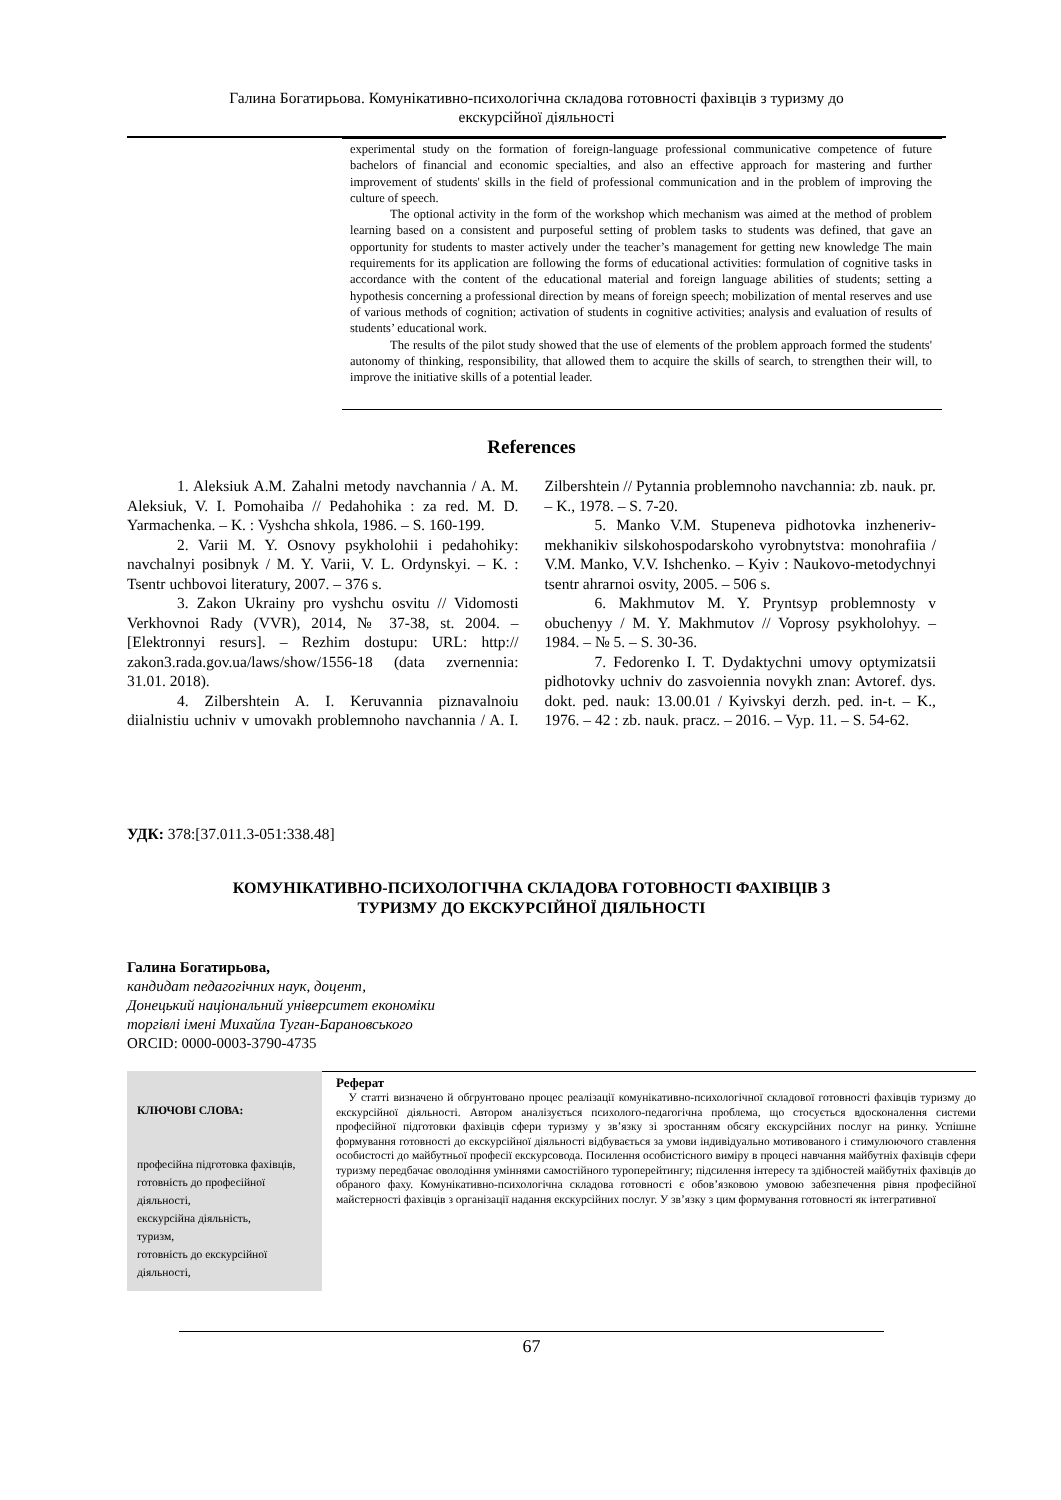Галина Богатирьова. Комунікативно-психологічна складова готовності фахівців з туризму до
екскурсійної діяльності
experimental study on the formation of foreign-language professional communicative competence of future bachelors of financial and economic specialties, and also an effective approach for mastering and further improvement of students' skills in the field of professional communication and in the problem of improving the culture of speech.
The optional activity in the form of the workshop which mechanism was aimed at the method of problem learning based on a consistent and purposeful setting of problem tasks to students was defined, that gave an opportunity for students to master actively under the teacher’s management for getting new knowledge The main requirements for its application are following the forms of educational activities: formulation of cognitive tasks in accordance with the content of the educational material and foreign language abilities of students; setting a hypothesis concerning a professional direction by means of foreign speech; mobilization of mental reserves and use of various methods of cognition; activation of students in cognitive activities; analysis and evaluation of results of students’ educational work.
The results of the pilot study showed that the use of elements of the problem approach formed the students' autonomy of thinking, responsibility, that allowed them to acquire the skills of search, to strengthen their will, to improve the initiative skills of a potential leader.
References
1. Aleksiuk A.M. Zahalni metody navchannia / A. M. Aleksiuk, V. I. Pomohaiba // Pedahohika : za red. M. D. Yarmachenka. – K. : Vyshcha shkola, 1986. – S. 160-199.
2. Varii M. Y. Osnovy psykholohii i pedahohiky: navchalnyi posibnyk / M. Y. Varii, V. L. Ordynskyi. – K. : Tsentr uchbovoi literatury, 2007. – 376 s.
3. Zakon Ukrainy pro vyshchu osvitu // Vidomosti Verkhovnoi Rady (VVR), 2014, № 37-38, st. 2004. – [Elektronnyi resurs]. – Rezhim dostupu: URL: http:// zakon3.rada.gov.ua/laws/show/1556-18 (data zvernennia: 31.01. 2018).
4. Zilbershtein A. I. Keruvannia piznavalnoiu diialnistiu uchniv v umovakh problemnoho navchannia / A. I. Zilbershtein // Pytannia problemnoho navchannia: zb. nauk. pr. – K., 1978. – S. 7-20.
5. Manko V.M. Stupeneva pidhotovka inzheneriv-mekhanikiv silskohospodarskoho vyrobnytstva: monohrafiia / V.M. Manko, V.V. Ishchenko. – Kyiv : Naukovo-metodychnyi tsentr ahrarnoi osvity, 2005. – 506 s.
6. Makhmutov M. Y. Pryntsyp problemnosty v obuchenyy / M. Y. Makhmutov // Voprosy psykholohyy. – 1984. – № 5. – S. 30-36.
7. Fedorenko I. T. Dydaktychni umovy optymizatsii pidhotovky uchniv do zasvoiennia novykh znan: Avtoref. dys. dokt. ped. nauk: 13.00.01 / Kyivskyi derzh. ped. in-t. – K., 1976. – 42 : zb. nauk. pracz. – 2016. – Vyp. 11. – S. 54-62.
УДК: 378:[37.011.3-051:338.48]
КОМУНІКАТИВНО-ПСИХОЛОГІЧНА СКЛАДОВА ГОТОВНОСТІ ФАХІВЦІВ З
ТУРИЗМУ ДО ЕКСКУРСІЙНОЇ ДІЯЛЬНОСТІ
Галина Богатирьова,
кандидат педагогічних наук, доцент,
Донецький національний університет економіки
торгівлі імені Михайла Туган-Барановського
ORCID: 0000-0003-3790-4735
КЛЮЧОВІ СЛОВА:
професійна підготовка фахівців,
готовність до професійної діяльності,
екскурсійна діяльність,
туризм,
готовність до екскурсійної діяльності,
Реферат
У статті визначено й обгрунтовано процес реалізації комунікативно-психологічної складової готовності фахівців туризму до екскурсійної діяльності. Автором аналізується психолого-педагогічна проблема, що стосується вдосконалення системи професійної підготовки фахівців сфери туризму у зв’язку зі зростанням обсягу екскурсійних послуг на ринку. Успішне формування готовності до екскурсійної діяльності відбувається за умови індивідуально мотивованого і стимулюючого ставлення особистості до майбутньої професії екскурсовода. Посилення особистісного виміру в процесі навчання майбутніх фахівців сфери туризму передбачає оволодіння уміннями самостійного туроперейтингу; підсилення інтересу та здібностей майбутніх фахівців до обраного фаху. Комунікативно-психологічна складова готовності є обов’язковою умовою забезпечення рівня професійної майстерності фахівців з організації надання екскурсійних послуг. У зв’язку з цим формування готовності як інтегративної
67